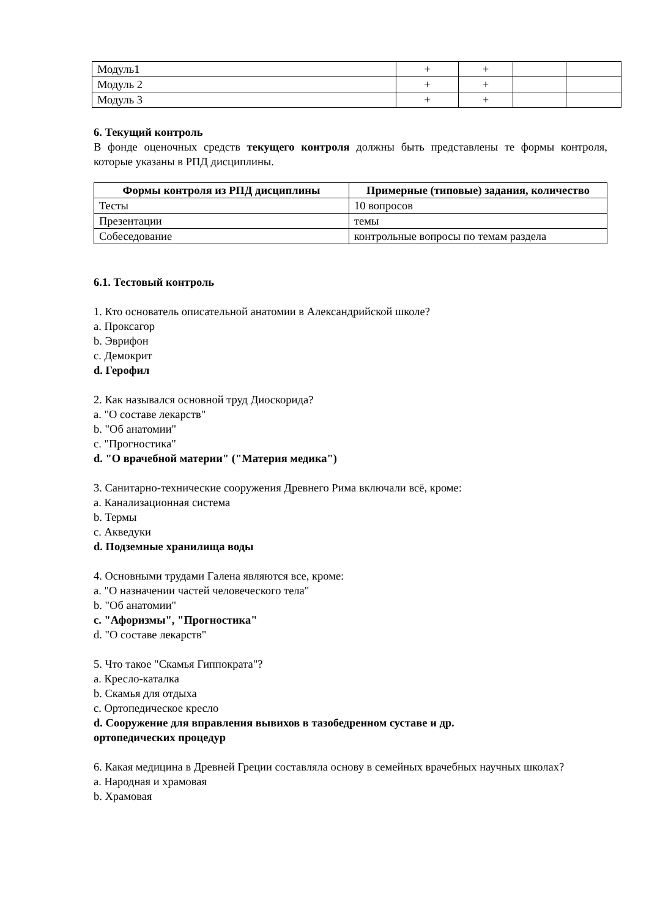| Модуль1 | + | + | | |
| Модуль 2 | + | + | | |
| Модуль 3 | + | + | | |
6. Текущий контроль
В фонде оценочных средств текущего контроля должны быть представлены те формы контроля, которые указаны в РПД дисциплины.
| Формы контроля из РПД дисциплины | Примерные (типовые) задания, количество |
| --- | --- |
| Тесты | 10 вопросов |
| Презентации | темы |
| Собеседование | контрольные вопросы по темам раздела |
6.1. Тестовый контроль
1. Кто основатель описательной анатомии в Александрийской школе?
a. Проксагор
b. Эврифон
c. Демокрит
d. Герофил
2. Как назывался основной труд Диоскорида?
a. "О составе лекарств"
b. "Об анатомии"
c. "Прогностика"
d. "О врачебной материи" ("Материя медика")
3. Санитарно-технические сооружения Древнего Рима включали всё, кроме:
a. Канализационная система
b. Термы
c. Акведуки
d. Подземные хранилища воды
4. Основными трудами Галена являются все, кроме:
a. "О назначении частей человеческого тела"
b. "Об анатомии"
c. "Афоризмы", "Прогностика"
d. "О составе лекарств"
5. Что такое "Скамья Гиппократа"?
a. Кресло-каталка
b. Скамья для отдыха
c. Ортопедическое кресло
d. Сооружение для вправления вывихов в тазобедренном суставе и др.
ортопедических процедур
6. Какая медицина в Древней Греции составляла основу в семейных врачебных научных школах?
a. Народная и храмовая
b. Храмовая